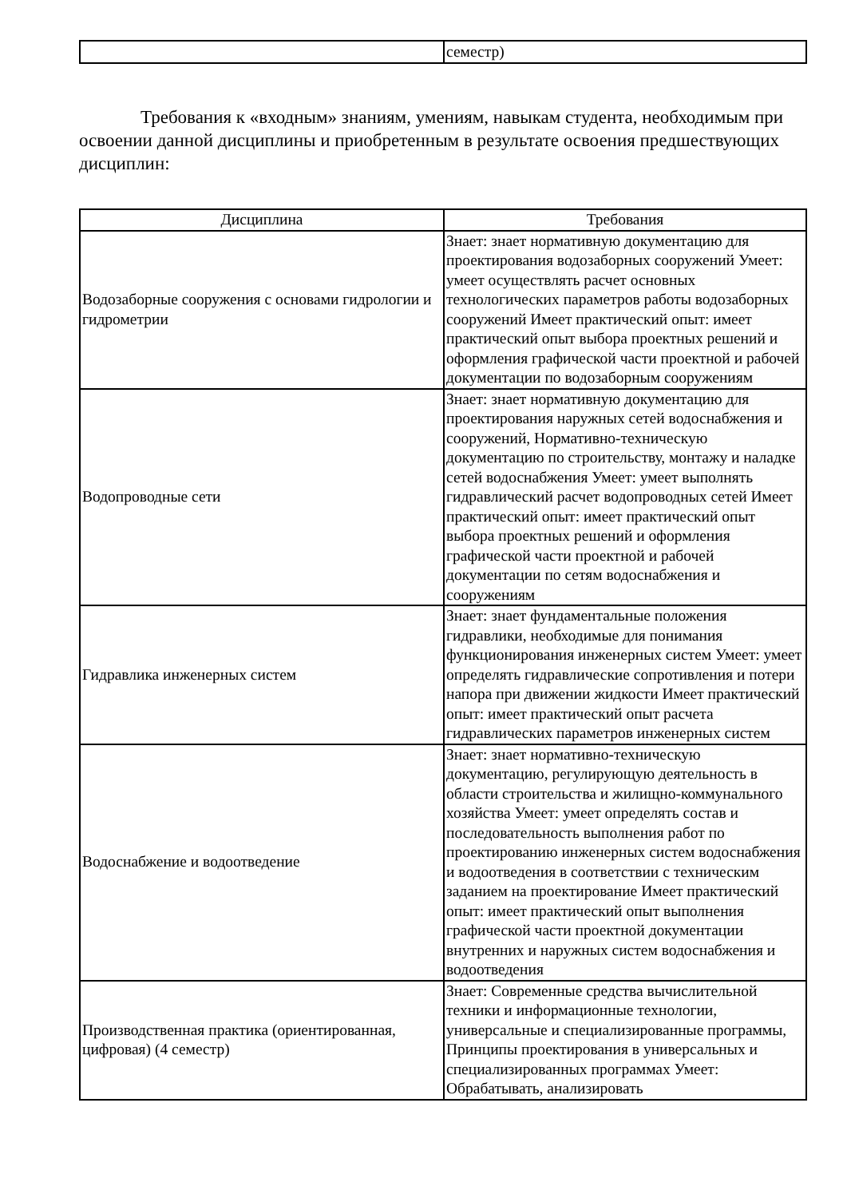| | семестр) |
Требования к «входным» знаниям, умениям, навыкам студента, необходимым при освоении данной дисциплины и приобретенным в результате освоения предшествующих дисциплин:
| Дисциплина | Требования |
| --- | --- |
| Водозаборные сооружения с основами гидрологии и гидрометрии | Знает: знает нормативную документацию для проектирования водозаборных сооружений Умеет: умеет осуществлять расчет основных технологических параметров работы водозаборных сооружений Имеет практический опыт: имеет практический опыт выбора проектных решений и оформления графической части проектной и рабочей документации по водозаборным сооружениям |
| Водопроводные сети | Знает: знает нормативную документацию для проектирования наружных сетей водоснабжения и сооружений, Нормативно-техническую документацию по строительству, монтажу и наладке сетей водоснабжения Умеет: умеет выполнять гидравлический расчет водопроводных сетей Имеет практический опыт: имеет практический опыт выбора проектных решений и оформления графической части проектной и рабочей документации по сетям водоснабжения и сооружениям |
| Гидравлика инженерных систем | Знает: знает фундаментальные положения гидравлики, необходимые для понимания функционирования инженерных систем Умеет: умеет определять гидравлические сопротивления и потери напора при движении жидкости Имеет практический опыт: имеет практический опыт расчета гидравлических параметров инженерных систем |
| Водоснабжение и водоотведение | Знает: знает нормативно-техническую документацию, регулирующую деятельность в области строительства и жилищно-коммунального хозяйства Умеет: умеет определять состав и последовательность выполнения работ по проектированию инженерных систем водоснабжения и водоотведения в соответствии с техническим заданием на проектирование Имеет практический опыт: имеет практический опыт выполнения графической части проектной документации внутренних и наружных систем водоснабжения и водоотведения |
| Производственная практика (ориентированная, цифровая) (4 семестр) | Знает: Современные средства вычислительной техники и информационные технологии, универсальные и специализированные программы, Принципы проектирования в универсальных и специализированных программах Умеет: Обрабатывать, анализировать |